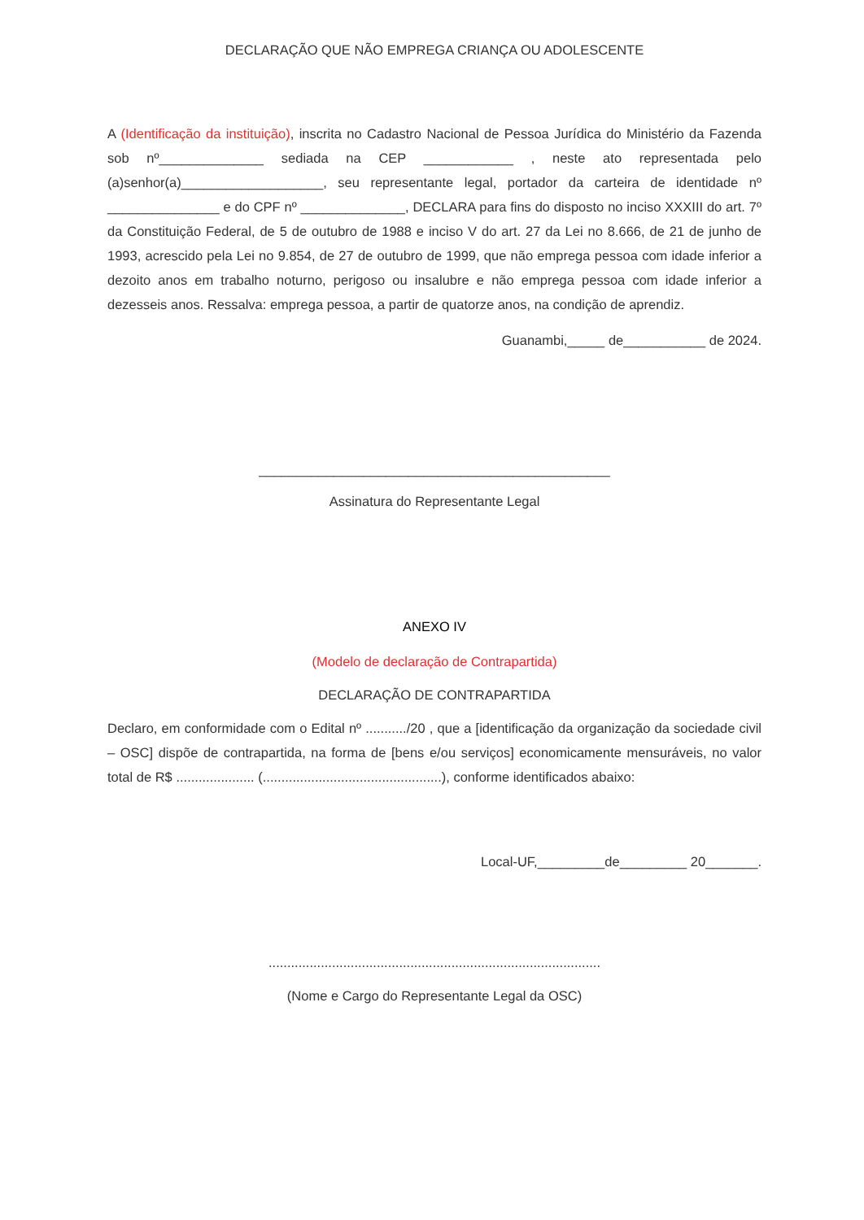DECLARAÇÃO QUE NÃO EMPREGA CRIANÇA OU ADOLESCENTE
A (Identificação da instituição), inscrita no Cadastro Nacional de Pessoa Jurídica do Ministério da Fazenda sob nº______________ sediada na CEP ____________ , neste ato representada pelo (a)senhor(a)___________________, seu representante legal, portador da carteira de identidade nº _______________ e do CPF nº ______________, DECLARA para fins do disposto no inciso XXXIII do art. 7º da Constituição Federal, de 5 de outubro de 1988 e inciso V do art. 27 da Lei no 8.666, de 21 de junho de 1993, acrescido pela Lei no 9.854, de 27 de outubro de 1999, que não emprega pessoa com idade inferior a dezoito anos em trabalho noturno, perigoso ou insalubre e não emprega pessoa com idade inferior a dezesseis anos. Ressalva: emprega pessoa, a partir de quatorze anos, na condição de aprendiz.
Guanambi,_____ de___________ de 2024.
_______________________________________________
Assinatura do Representante Legal
ANEXO IV
(Modelo de declaração de Contrapartida)
DECLARAÇÃO DE CONTRAPARTIDA
Declaro, em conformidade com o Edital nº .........../20 , que a [identificação da organização da sociedade civil – OSC] dispõe de contrapartida, na forma de [bens e/ou serviços] economicamente mensuráveis, no valor total de R$ ..................... (................................................), conforme identificados abaixo:
Local-UF,_________de_________ 20_______.
.........................................................................................
(Nome e Cargo do Representante Legal da OSC)